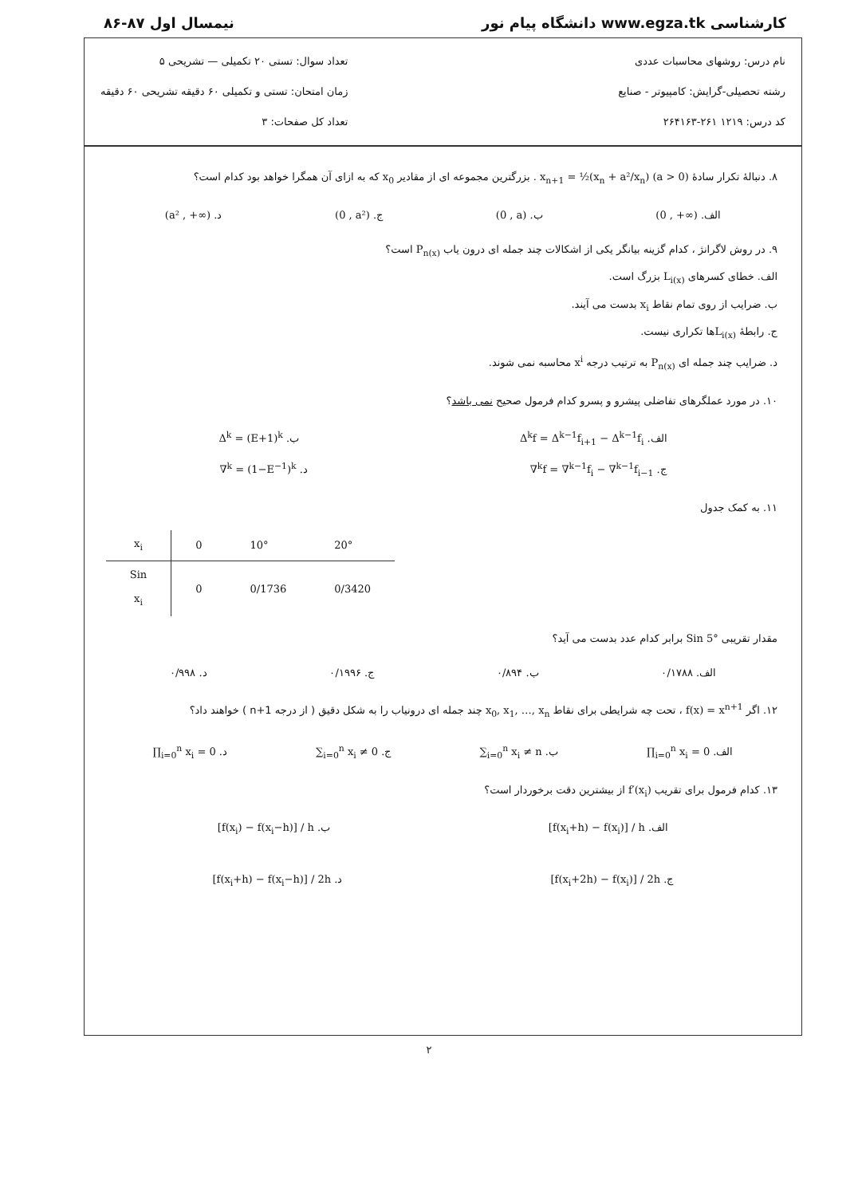کارشناسی www.egza.tk دانشگاه پیام نور نیمسال اول ۸۷-۸۶
نام درس: روشهای محاسبات عددی
رشته تحصیلی-گرایش: کامپیوتر - صنایع
کد درس: ۱۲۱۹ ۲۶۱-۲۶۴۱۶۳
تعداد سوال: تستی ۲۰ تکمیلی — تشریحی ۵
زمان امتحان: تستی و تکمیلی ۶۰ دقیقه تشریحی ۶۰ دقیقه
تعداد کل صفحات: ۳
۸. دنبالهٔ تکرار سادهٔ x<sub>n+1</sub> = ½(x<sub>n</sub> + a²/x<sub>n</sub>) (a > 0) . بزرگترین مجموعه ای از مقادیر x<sub>0</sub> که به ازای آن همگرا خواهد بود کدام است؟
الف. (0 , +∞) ب. (0 , a) ج. (0 , a²) د. (a² , +∞)
۹. در روش لاگرانژ ، کدام گزینه بیانگر یکی از اشکالات چند جمله ای درون یاب P<sub>n(x)</sub> است؟
الف. خطای کسرهای L<sub>i(x)</sub> بزرگ است.
ب. ضرایب از روی تمام نقاط x<sub>i</sub> بدست می آیند.
ج. رابطهٔ L<sub>i(x)</sub> ها تکراری نیست.
د. ضرایب چند جمله ای P<sub>n(x)</sub> به ترتیب درجه x<sup>i</sup> محاسبه نمی شوند.
۱۰. در مورد عملگرهای تفاضلی پیشرو و پسرو کدام فرمول صحیح نمی باشد؟
الف. Δ<sup>k</sup>f = Δ<sup>k−1</sup>f<sub>i+1</sub> − Δ<sup>k−1</sup>f<sub>i</sub> ب. Δ<sup>k</sup> = (E+1)<sup>k</sup>
ج. ∇<sup>k</sup>f = ∇<sup>k−1</sup>f<sub>i</sub> − ∇<sup>k−1</sup>f<sub>i−1</sub> د. ∇<sup>k</sup> = (1−E<sup>−1</sup>)<sup>k</sup>
۱۱. به کمک جدول
| x<sub>i</sub> | 0 | 10° | 20° |
| Sin x<sub>i</sub> | 0 | 0/1736 | 0/3420 |
مقدار تقریبی Sin 5° برابر کدام عدد بدست می آید؟
الف. ۰/۱۷۸۸ ب. ۰/۸۹۴ ج. ۰/۱۹۹۶ د. ۰/۹۹۸
۱۲. اگر f(x) = x<sup>n+1</sup> ، تحت چه شرایطی برای نقاط x<sub>0</sub>, x<sub>1</sub>, …, x<sub>n</sub> چند جمله ای درونیاب را به شکل دقیق ( از درجه n+1 ) خواهند داد؟
الف. ∏<sub>i=0</sub><sup>n</sup> x<sub>i</sub> = 0 ب. ∑<sub>i=0</sub><sup>n</sup> x<sub>i</sub> ≠ n ج. ∑<sub>i=0</sub><sup>n</sup> x<sub>i</sub> ≠ 0 د. ∏<sub>i=0</sub><sup>n</sup> x<sub>i</sub> = 0
۱۳. کدام فرمول برای تقریب f′(x<sub>i</sub>) از بیشترین دقت برخوردار است؟
الف. [f(x<sub>i</sub>+h) − f(x<sub>i</sub>)] / h ب. [f(x<sub>i</sub>) − f(x<sub>i</sub>−h)] / h
ج. [f(x<sub>i</sub>+2h) − f(x<sub>i</sub>)] / 2h د. [f(x<sub>i</sub>+h) − f(x<sub>i</sub>−h)] / 2h
۲